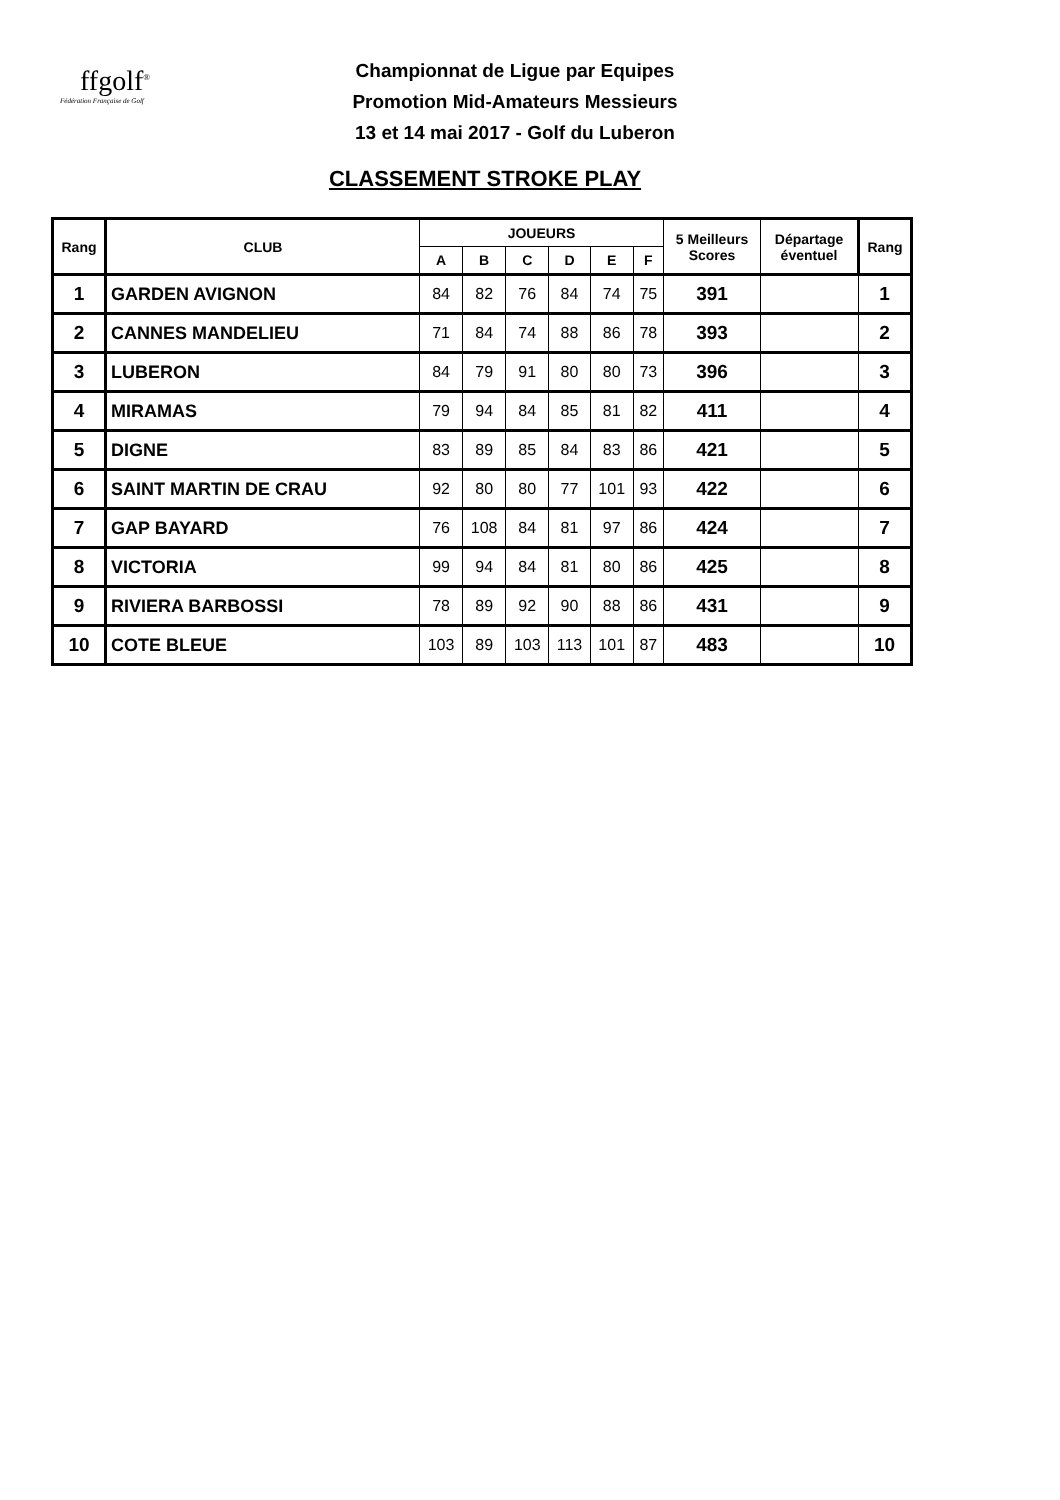ffgolf<sup>®</sup>
Fédération Française de Golf
Championnat de Ligue par Equipes
Promotion Mid-Amateurs Messieurs
13 et 14 mai 2017 - Golf du Luberon
CLASSEMENT STROKE PLAY
| Rang | CLUB | JOUEURS | | | | | | 5 Meilleurs Scores | Départage éventuel | Rang |
| --- | --- | --- | --- | --- | --- | --- | --- | --- | --- | --- |
| | | A | B | C | D | E | F | | | |
| 1 | GARDEN AVIGNON | 84 | 82 | 76 | 84 | 74 | 75 | 391 | | 1 |
| 2 | CANNES MANDELIEU | 71 | 84 | 74 | 88 | 86 | 78 | 393 | | 2 |
| 3 | LUBERON | 84 | 79 | 91 | 80 | 80 | 73 | 396 | | 3 |
| 4 | MIRAMAS | 79 | 94 | 84 | 85 | 81 | 82 | 411 | | 4 |
| 5 | DIGNE | 83 | 89 | 85 | 84 | 83 | 86 | 421 | | 5 |
| 6 | SAINT MARTIN DE CRAU | 92 | 80 | 80 | 77 | 101 | 93 | 422 | | 6 |
| 7 | GAP BAYARD | 76 | 108 | 84 | 81 | 97 | 86 | 424 | | 7 |
| 8 | VICTORIA | 99 | 94 | 84 | 81 | 80 | 86 | 425 | | 8 |
| 9 | RIVIERA BARBOSSI | 78 | 89 | 92 | 90 | 88 | 86 | 431 | | 9 |
| 10 | COTE BLEUE | 103 | 89 | 103 | 113 | 101 | 87 | 483 | | 10 |